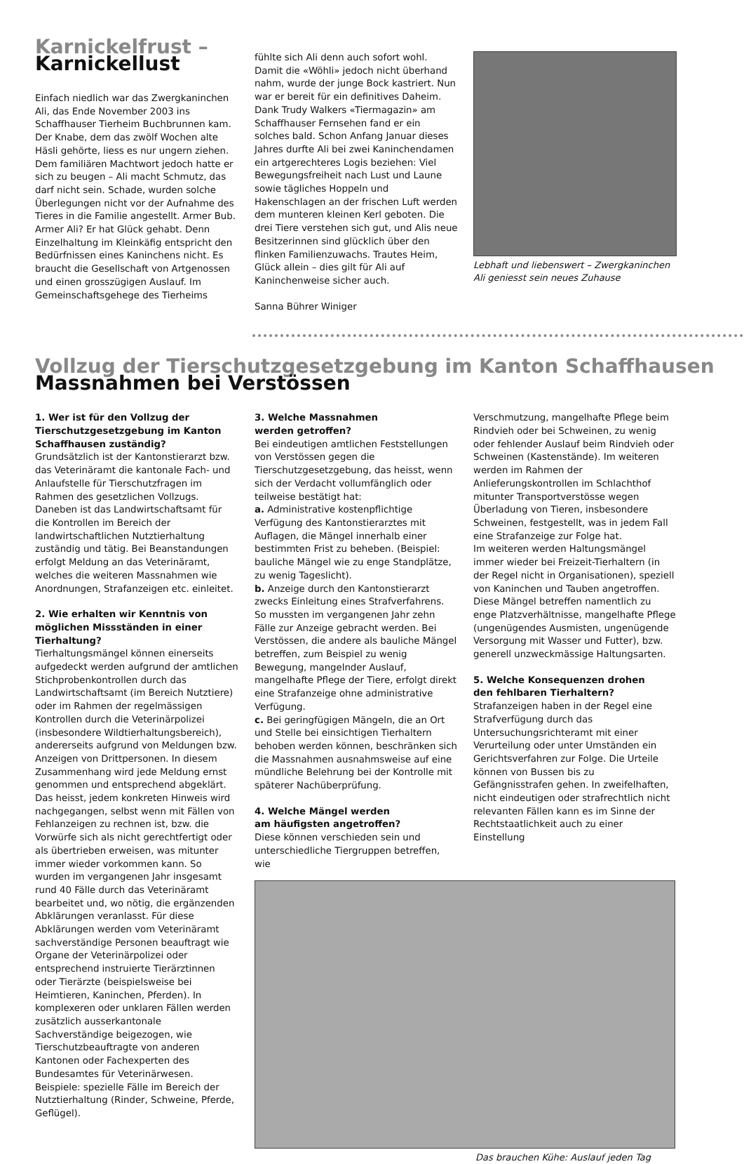Karnickelfrust –
Karnickellust
Einfach niedlich war das Zwergkaninchen Ali, das Ende November 2003 ins Schaffhauser Tierheim Buchbrunnen kam. Der Knabe, dem das zwölf Wochen alte Häsli gehörte, liess es nur ungern ziehen. Dem familiären Machtwort jedoch hatte er sich zu beugen – Ali macht Schmutz, das darf nicht sein. Schade, wurden solche Überlegungen nicht vor der Aufnahme des Tieres in die Familie angestellt. Armer Bub. Armer Ali? Er hat Glück gehabt. Denn Einzelhaltung im Kleinkäfig entspricht den Bedürfnissen eines Kaninchens nicht. Es braucht die Gesellschaft von Artgenossen und einen grosszügigen Auslauf. Im Gemeinschaftsgehege des Tierheims
fühlte sich Ali denn auch sofort wohl. Damit die «Wöhli» jedoch nicht überhand nahm, wurde der junge Bock kastriert. Nun war er bereit für ein definitives Daheim. Dank Trudy Walkers «Tiermagazin» am Schaffhauser Fernsehen fand er ein solches bald. Schon Anfang Januar dieses Jahres durfte Ali bei zwei Kaninchendamen ein artgerechteres Logis beziehen: Viel Bewegungsfreiheit nach Lust und Laune sowie tägliches Hoppeln und Hakenschlagen an der frischen Luft werden dem munteren kleinen Kerl geboten. Die drei Tiere verstehen sich gut, und Alis neue Besitzerinnen sind glücklich über den flinken Familienzuwachs. Trautes Heim, Glück allein – dies gilt für Ali auf Kaninchenweise sicher auch.
Sanna Bührer Winiger
Lebhaft und liebenswert – Zwergkaninchen Ali geniesst sein neues Zuhause
Vollzug der Tierschutzgesetzgebung im Kanton Schaffhausen
Massnahmen bei Verstössen
1. Wer ist für den Vollzug der Tierschutzgesetzgebung im Kanton Schaffhausen zuständig?
Grundsätzlich ist der Kantonstierarzt bzw. das Veterinäramt die kantonale Fach- und Anlaufstelle für Tierschutzfragen im Rahmen des gesetzlichen Vollzugs. Daneben ist das Landwirtschaftsamt für die Kontrollen im Bereich der landwirtschaftlichen Nutztierhaltung zuständig und tätig. Bei Beanstandungen erfolgt Meldung an das Veterinäramt, welches die weiteren Massnahmen wie Anordnungen, Strafanzeigen etc. einleitet.
2. Wie erhalten wir Kenntnis von möglichen Missständen in einer Tierhaltung?
Tierhaltungsmängel können einerseits aufgedeckt werden aufgrund der amtlichen Stichprobenkontrollen durch das Landwirtschaftsamt (im Bereich Nutztiere) oder im Rahmen der regelmässigen Kontrollen durch die Veterinärpolizei (insbesondere Wildtierhaltungsbereich), andererseits aufgrund von Meldungen bzw. Anzeigen von Drittpersonen. In diesem Zusammenhang wird jede Meldung ernst genommen und entsprechend abgeklärt. Das heisst, jedem konkreten Hinweis wird nachgegangen, selbst wenn mit Fällen von Fehlanzeigen zu rechnen ist, bzw. die Vorwürfe sich als nicht gerechtfertigt oder als übertrieben erweisen, was mitunter immer wieder vorkommen kann. So wurden im vergangenen Jahr insgesamt rund 40 Fälle durch das Veterinäramt bearbeitet und, wo nötig, die ergänzenden Abklärungen veranlasst. Für diese Abklärungen werden vom Veterinäramt sachverständige Personen beauftragt wie Organe der Veterinärpolizei oder entsprechend instruierte Tierärztinnen oder Tierärzte (beispielsweise bei Heimtieren, Kaninchen, Pferden). In komplexeren oder unklaren Fällen werden zusätzlich ausserkantonale Sachverständige beigezogen, wie Tierschutzbeauftragte von anderen Kantonen oder Fachexperten des Bundesamtes für Veterinärwesen. Beispiele: spezielle Fälle im Bereich der Nutztierhaltung (Rinder, Schweine, Pferde, Geflügel).
3. Welche Massnahmen
werden getroffen?
Bei eindeutigen amtlichen Feststellungen von Verstössen gegen die Tierschutzgesetzgebung, das heisst, wenn sich der Verdacht vollumfänglich oder teilweise bestätigt hat:
a. Administrative kostenpflichtige Verfügung des Kantonstierarztes mit Auflagen, die Mängel innerhalb einer bestimmten Frist zu beheben. (Beispiel: bauliche Mängel wie zu enge Standplätze, zu wenig Tageslicht).
b. Anzeige durch den Kantonstierarzt zwecks Einleitung eines Strafverfahrens. So mussten im vergangenen Jahr zehn Fälle zur Anzeige gebracht werden. Bei Verstössen, die andere als bauliche Mängel betreffen, zum Beispiel zu wenig Bewegung, mangelnder Auslauf, mangelhafte Pflege der Tiere, erfolgt direkt eine Strafanzeige ohne administrative Verfügung.
c. Bei geringfügigen Mängeln, die an Ort und Stelle bei einsichtigen Tierhaltern behoben werden können, beschränken sich die Massnahmen ausnahmsweise auf eine mündliche Belehrung bei der Kontrolle mit späterer Nachüberprüfung.
4. Welche Mängel werden
am häufigsten angetroffen?
Diese können verschieden sein und unterschiedliche Tiergruppen betreffen, wie
Verschmutzung, mangelhafte Pflege beim Rindvieh oder bei Schweinen, zu wenig oder fehlender Auslauf beim Rindvieh oder Schweinen (Kastenstände). Im weiteren werden im Rahmen der Anlieferungskontrollen im Schlachthof mitunter Transportverstösse wegen Überladung von Tieren, insbesondere Schweinen, festgestellt, was in jedem Fall eine Strafanzeige zur Folge hat.
Im weiteren werden Haltungsmängel immer wieder bei Freizeit-Tierhaltern (in der Regel nicht in Organisationen), speziell von Kaninchen und Tauben angetroffen. Diese Mängel betreffen namentlich zu enge Platzverhältnisse, mangelhafte Pflege (ungenügendes Ausmisten, ungenügende Versorgung mit Wasser und Futter), bzw. generell unzweckmässige Haltungsarten.
5. Welche Konsequenzen drohen
den fehlbaren Tierhaltern?
Strafanzeigen haben in der Regel eine Strafverfügung durch das Untersuchungsrichteramt mit einer Verurteilung oder unter Umständen ein Gerichtsverfahren zur Folge. Die Urteile können von Bussen bis zu Gefängnisstrafen gehen. In zweifelhaften, nicht eindeutigen oder strafrechtlich nicht relevanten Fällen kann es im Sinne der Rechtstaatlichkeit auch zu einer Einstellung
Das brauchen Kühe: Auslauf jeden Tag